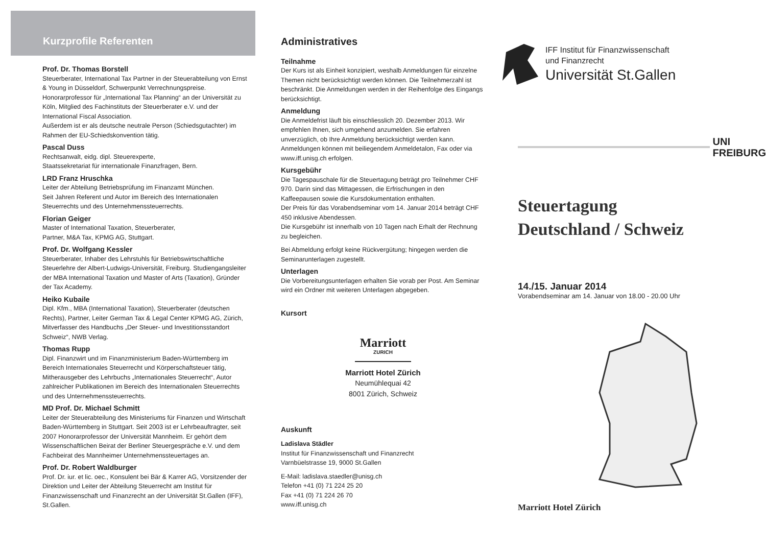Kurzprofile Referenten
Prof. Dr. Thomas Borstell
Steuerberater, International Tax Partner in der Steuerabteilung von Ernst & Young in Düsseldorf, Schwerpunkt Verrechnungspreise. Honorarprofessor für „International Tax Planning“ an der Universität zu Köln, Mitglied des Fachinstituts der Steuerberater e.V. und der International Fiscal Association.
Außerdem ist er als deutsche neutrale Person (Schiedsgutachter) im Rahmen der EU-Schiedskonvention tätig.
Pascal Duss
Rechtsanwalt, eidg. dipl. Steuerexperte,
Staatssekretariat für internationale Finanzfragen, Bern.
LRD Franz Hruschka
Leiter der Abteilung Betriebsprüfung im Finanzamt München.
Seit Jahren Referent und Autor im Bereich des Internationalen Steuerrechts und des Unternehmenssteuerrechts.
Florian Geiger
Master of International Taxation, Steuerberater,
Partner, M&A Tax, KPMG AG, Stuttgart.
Prof. Dr. Wolfgang Kessler
Steuerberater, Inhaber des Lehrstuhls für Betriebswirtschaftliche Steuerlehre der Albert-Ludwigs-Universität, Freiburg. Studiengangsleiter der MBA International Taxation und Master of Arts (Taxation), Gründer der Tax Academy.
Heiko Kubaile
Dipl. Kfm., MBA (International Taxation), Steuerberater (deutschen Rechts), Partner, Leiter German Tax & Legal Center KPMG AG, Zürich, Mitverfasser des Handbuchs „Der Steuer- und Investitionsstandort Schweiz“, NWB Verlag.
Thomas Rupp
Dipl. Finanzwirt und im Finanzministerium Baden-Württemberg im Bereich Internationales Steuerrecht und Körperschaftsteuer tätig, Mitherausgeber des Lehrbuchs „Internationales Steuerrecht“, Autor zahlreicher Publikationen im Bereich des Internationalen Steuerrechts und des Unternehmenssteuerrechts.
MD Prof. Dr. Michael Schmitt
Leiter der Steuerabteilung des Ministeriums für Finanzen und Wirtschaft Baden-Württemberg in Stuttgart. Seit 2003 ist er Lehrbeauftragter, seit 2007 Honorarprofessor der Universität Mannheim. Er gehört dem Wissenschaftlichen Beirat der Berliner Steuergespräche e.V. und dem Fachbeirat des Mannheimer Unternehmenssteuertages an.
Prof. Dr. Robert Waldburger
Prof. Dr. iur. et lic. oec., Konsulent bei Bär & Karrer AG, Vorsitzender der Direktion und Leiter der Abteilung Steuerrecht am Institut für Finanzwissenschaft und Finanzrecht an der Universität St.Gallen (IFF), St.Gallen.
Administratives
Teilnahme
Der Kurs ist als Einheit konzipiert, weshalb Anmeldungen für einzelne Themen nicht berücksichtigt werden können. Die Teilnehmerzahl ist beschränkt. Die Anmeldungen werden in der Reihenfolge des Eingangs berücksichtigt.
Anmeldung
Die Anmeldefrist läuft bis einschliesslich 20. Dezember 2013. Wir empfehlen Ihnen, sich umgehend anzumelden. Sie erfahren unverzüglich, ob Ihre Anmeldung berücksichtigt werden kann. Anmeldungen können mit beiliegendem Anmeldetalon, Fax oder via www.iff.unisg.ch erfolgen.
Kursgebühr
Die Tagespauschale für die Steuertagung beträgt pro Teilnehmer CHF 970. Darin sind das Mittagessen, die Erfrischungen in den Kaffeepausen sowie die Kursdokumentation enthalten.
Der Preis für das Vorabendseminar vom 14. Januar 2014 beträgt CHF 450 inklusive Abendessen.
Die Kursgebühr ist innerhalb von 10 Tagen nach Erhalt der Rechnung zu begleichen.
Bei Abmeldung erfolgt keine Rückvergütung; hingegen werden die Seminarunterlagen zugestellt.
Unterlagen
Die Vorbereitungsunterlagen erhalten Sie vorab per Post. Am Seminar wird ein Ordner mit weiteren Unterlagen abgegeben.
Kursort
Marriott
ZURICH
Marriott Hotel Zürich
Neumühlequai 42
8001 Zürich, Schweiz
Auskunft
Ladislava Städler
Institut für Finanzwissenschaft und Finanzrecht
Varnbüelstrasse 19, 9000 St.Gallen
E-Mail: ladislava.staedler@unisg.ch
Telefon +41 (0) 71 224 25 20
Fax +41 (0) 71 224 26 70
www.iff.unisg.ch
IFF Institut für Finanzwissenschaft
und Finanzrecht
Universität St.Gallen
UNI
FREIBURG
Steuertagung
Deutschland / Schweiz
14./15. Januar 2014
Vorabendseminar am 14. Januar von 18.00 - 20.00 Uhr
Marriott Hotel Zürich